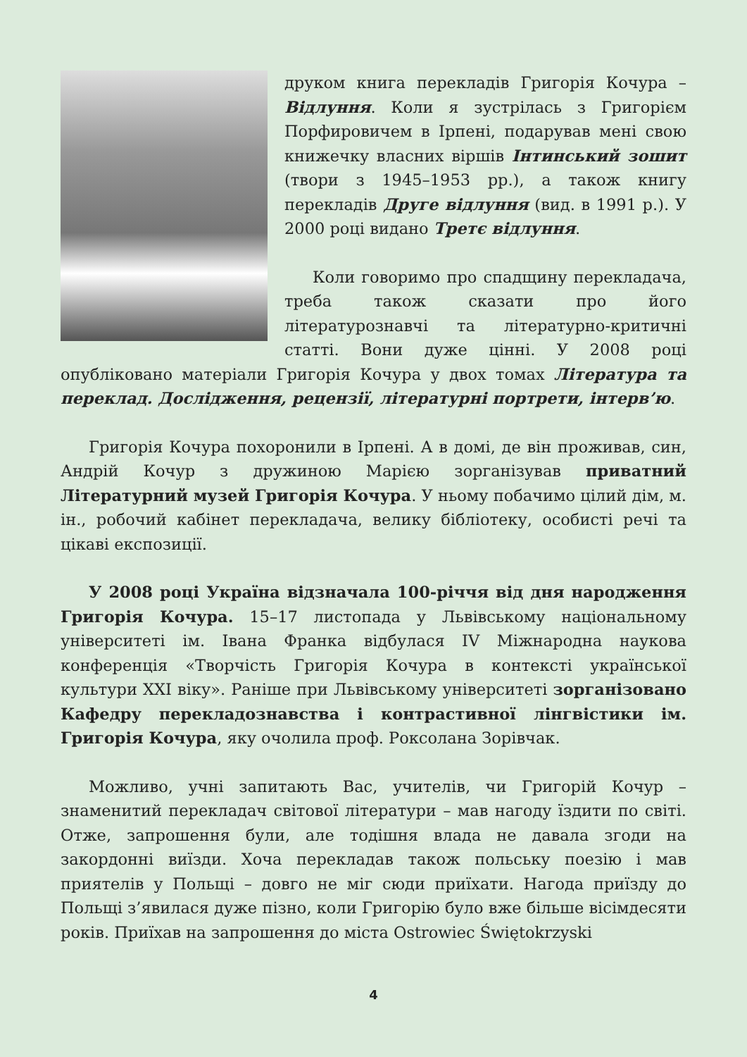друком книга перекладів Григорія Кочура – Відлуння. Коли я зустрілась з Григорієм Порфировичем в Ірпені, подарував мені свою книжечку власних віршів Інтинський зошит (твори з 1945–1953 рр.), а також книгу перекладів Друге відлуння (вид. в 1991 р.). У 2000 році видано Третє відлуння.
Коли говоримо про спадщину перекладача, треба також сказати про його літературознавчі та літературно-критичні статті. Вони дуже цінні. У 2008 році опубліковано матеріали Григорія Кочура у двох томах Література та переклад. Дослідження, рецензії, літературні портрети, інтерв’ю.
Григорія Кочура похоронили в Ірпені. А в домі, де він проживав, син, Андрій Кочур з дружиною Марією зорганізував приватний Літературний музей Григорія Кочура. У ньому побачимо цілий дім, м. ін., робочий кабінет перекладача, велику бібліотеку, особисті речі та цікаві експозиції.
У 2008 році Україна відзначала 100-річчя від дня народження Григорія Кочура. 15–17 листопада у Львівському національному університеті ім. Івана Франка відбулася IV Міжнародна наукова конференція «Творчість Григорія Кочура в контексті української культури XXI віку». Раніше при Львівському університеті зорганізовано Кафедру перекладознавства і контрастивної лінгвістики ім. Григорія Кочура, яку очолила проф. Роксолана Зорівчак.
Можливо, учні запитають Вас, учителів, чи Григорій Кочур – знаменитий перекладач світової літератури – мав нагоду їздити по світі. Отже, запрошення були, але тодішня влада не давала згоди на закордонні виїзди. Хоча перекладав також польську поезію і мав приятелів у Польщі – довго не міг сюди приїхати. Нагода приїзду до Польщі з’явилася дуже пізно, коли Григорію було вже більше вісімдесяти років. Приїхав на запрошення до міста Ostrowiec Świętokrzyski
4